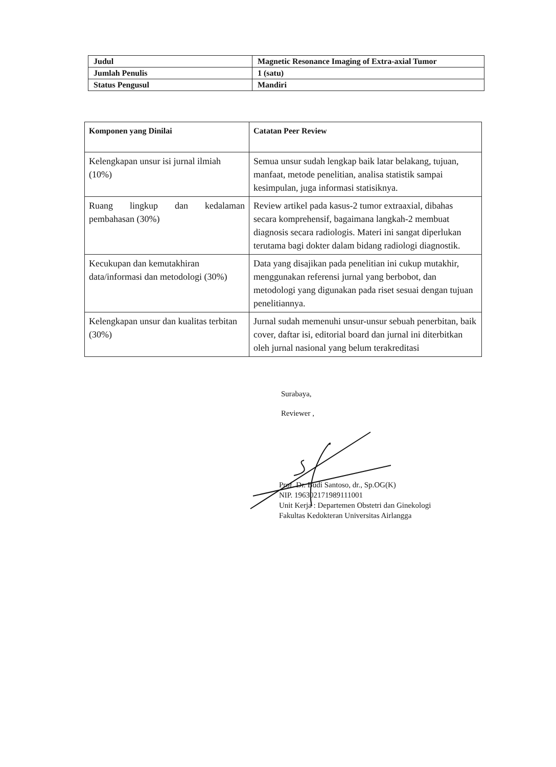| Judul | Magnetic Resonance Imaging of Extra-axial Tumor |
| Jumlah Penulis | 1 (satu) |
| Status Pengusul | Mandiri |
| Komponen yang Dinilai | Catatan Peer Review |
| --- | --- |
| Kelengkapan unsur isi jurnal ilmiah (10%) | Semua unsur sudah lengkap baik latar belakang, tujuan, manfaat, metode penelitian, analisa statistik sampai kesimpulan, juga informasi statisiknya. |
| Ruang lingkup dan kedalaman pembahasan (30%) | Review artikel pada kasus-2 tumor extraaxial, dibahas secara komprehensif, bagaimana langkah-2 membuat diagnosis secara radiologis. Materi ini sangat diperlukan terutama bagi dokter dalam bidang radiologi diagnostik. |
| Kecukupan dan kemutakhiran data/informasi dan metodologi (30%) | Data yang disajikan pada penelitian ini cukup mutakhir, menggunakan referensi jurnal yang berbobot, dan metodologi yang digunakan pada riset sesuai dengan tujuan penelitiannya. |
| Kelengkapan unsur dan kualitas terbitan (30%) | Jurnal sudah memenuhi unsur-unsur sebuah penerbitan, baik cover, daftar isi, editorial board dan jurnal ini diterbitkan oleh jurnal nasional yang belum terakreditasi |
Surabaya,
Reviewer ,
Prof. Dr. Budi Santoso, dr., Sp.OG(K)
NIP. 196302171989111001
Unit Kerja : Departemen Obstetri dan Ginekologi
Fakultas Kedokteran Universitas Airlangga